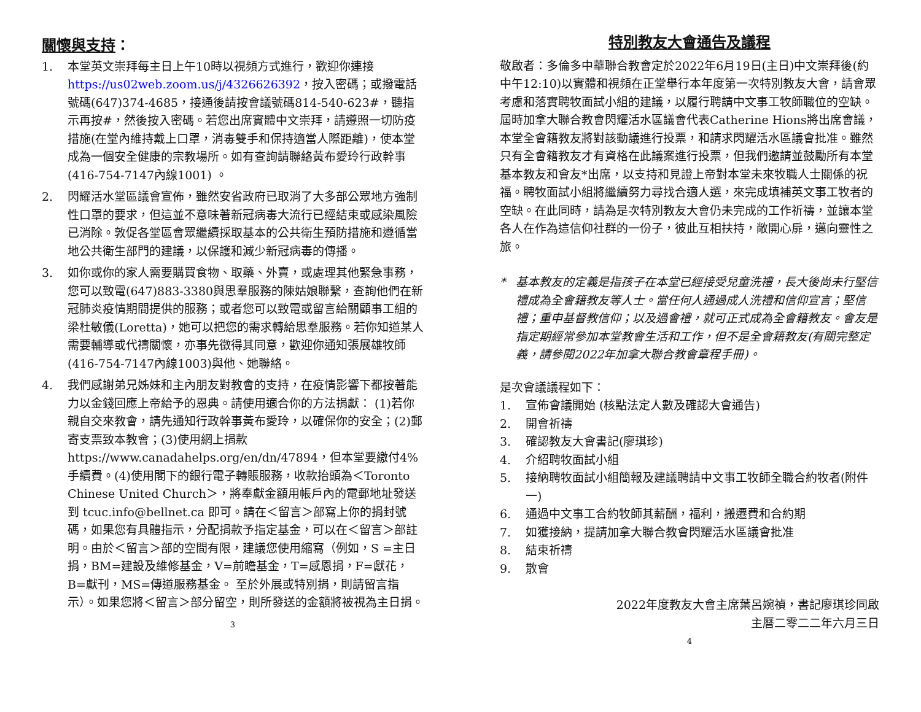關懷與支持：
1. 本堂英文崇拜每主日上午10時以視頻方式進行，歡迎你連接 https://us02web.zoom.us/j/4326626392，按入密碼；或撥電話號碼(647)374-4685，接通後請按會議號碼814-540-623#，聽指示再按#，然後按入密碼。若您出席實體中文崇拜，請遵照一切防疫措施(在堂內維持戴上口罩，消毒雙手和保持適當人際距離)，使本堂成為一個安全健康的宗教場所。如有查詢請聯絡黃布愛玲行政幹事(416-754-7147內線1001) 。
2. 閃耀活水堂區議會宣佈，雖然安省政府已取消了大多部公眾地方強制性口罩的要求，但這並不意味著新冠病毒大流行已經結束或感染風險已消除。敦促各堂區會眾繼續採取基本的公共衛生預防措施和遵循當地公共衛生部門的建議，以保護和減少新冠病毒的傳播。
3. 如你或你的家人需要購買食物、取藥、外賣，或處理其他緊急事務，您可以致電(647)883-3380與思羣服務的陳姑娘聯繫，查詢他們在新冠肺炎疫情期間提供的服務；或者您可以致電或留言給關顧事工組的梁杜敏儀(Loretta)，她可以把您的需求轉給思羣服務。若你知道某人需要輔導或代禱關懷，亦事先徵得其同意，歡迎你通知張展雄牧師(416-754-7147內線1003)與他、她聯絡。
4. 我們感謝弟兄姊妹和主內朋友對教會的支持，在疫情影響下都按著能力以金錢回應上帝給予的恩典。請使用適合你的方法捐獻： (1)若你親自交來教會，請先通知行政幹事黃布愛玲，以確保你的安全；(2)郵寄支票致本教會；(3)使用網上捐款 https://www.canadahelps.org/en/dn/47894，但本堂要繳付4%手續費。(4)使用閣下的銀行電子轉賬服務，收款抬頭為＜Toronto Chinese United Church＞，將奉獻金額用帳戶內的電郵地址發送到 tcuc.info@bellnet.ca 即可。請在＜留言＞部寫上你的捐封號碼，如果您有具體指示，分配捐款予指定基金，可以在＜留言＞部註明。由於＜留言＞部的空間有限，建議您使用縮寫（例如，S =主日捐，BM=建設及維修基金，V=前瞻基金，T=感恩捐，F=獻花， B=獻刊，MS=傳道服務基金。 至於外展或特別捐，則請留言指示）。如果您將＜留言＞部分留空，則所發送的金額將被視為主日捐。
3
特別教友大會通告及議程
敬啟者：多倫多中華聯合教會定於2022年6月19日(主日)中文崇拜後(約中午12:10)以實體和視頻在正堂舉行本年度第一次特別教友大會，請會眾考慮和落實聘牧面試小組的建議，以履行聘請中文事工牧師職位的空缺。屆時加拿大聯合教會閃耀活水區議會代表Catherine Hions將出席會議，本堂全會籍教友將對該動議進行投票，和請求閃耀活水區議會批准。雖然只有全會籍教友才有資格在此議案進行投票，但我們邀請並鼓勵所有本堂基本教友和會友*出席，以支持和見證上帝對本堂未來牧職人士關係的祝福。聘牧面試小組將繼續努力尋找合適人選，來完成填補英文事工牧者的空缺。在此同時，請為是次特別教友大會仍未完成的工作祈禱，並讓本堂各人在作為這信仰社群的一份子，彼此互相扶持，敞開心扉，邁向靈性之旅。
* 基本教友的定義是指孩子在本堂已經接受兒童洗禮，長大後尚未行堅信禮成為全會籍教友等人士。當任何人通過成人洗禮和信仰宣言；堅信禮；重申基督教信仰；以及過會禮，就可正式成為全會籍教友。會友是指定期經常參加本堂教會生活和工作，但不是全會籍教友(有關完整定義，請參閱2022年加拿大聯合教會章程手冊)。
是次會議議程如下：
1. 宣佈會議開始 (核點法定人數及確認大會通告)
2. 開會祈禱
3. 確認教友大會書記(廖琪珍)
4. 介紹聘牧面試小組
5. 接納聘牧面試小組簡報及建議聘請中文事工牧師全職合約牧者(附件一)
6. 通過中文事工合約牧師其薪酬，福利，搬遷費和合約期
7. 如獲接納，提請加拿大聯合教會閃耀活水區議會批准
8. 結束祈禱
9. 散會
2022年度教友大會主席葉呂婉禎，書記廖琪珍同啟
主曆二零二二年六月三日
4